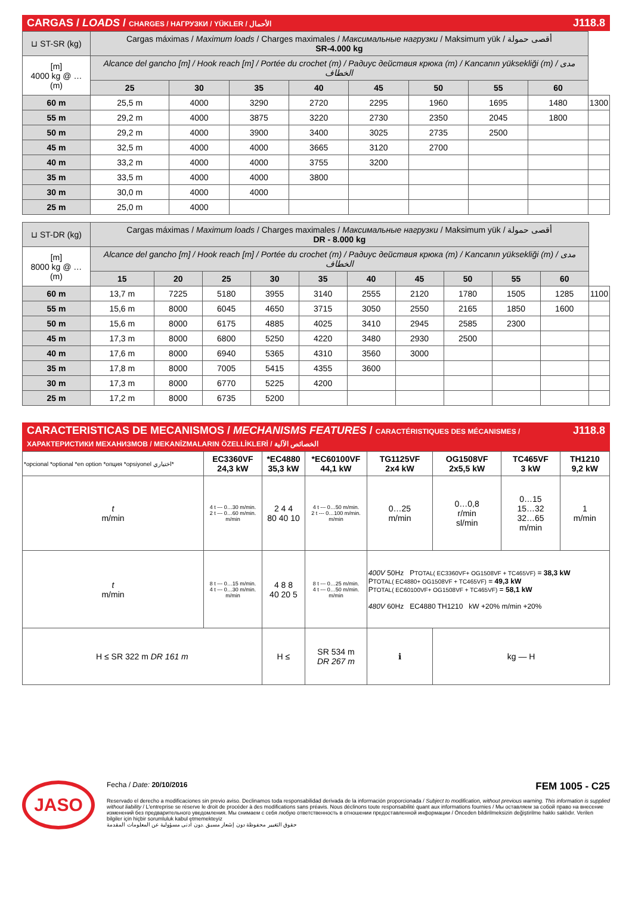CARGAS / LOADS / CHARGES / НАГРУЗКИ / YÜKLER / الأحمال J118.8
| ⊔ ST-SR (kg) | Cargas máximas / Maximum loads / Charges maximales / Максимальные нагрузки / Maksimum yük / أقصى حمولة SR-4.000 kg | | | | | | | | |
| [m] 4000 kg @ … (m) | Alcance del gancho [m] / Hook reach [m] / Portée du crochet (m) / Радиус действия крюка (m) / Kancanın yüksekliği (m) / مدى الخطاف | | | | | | | | |
| | 25 | 30 | 35 | 40 | 45 | 50 | 55 | 60 | |
| 60 m | 25,5 m | 4000 | 3290 | 2720 | 2295 | 1960 | 1695 | 1480 | 1300 |
| 55 m | 29,2 m | 4000 | 3875 | 3220 | 2730 | 2350 | 2045 | 1800 | |
| 50 m | 29,2 m | 4000 | 3900 | 3400 | 3025 | 2735 | 2500 | | |
| 45 m | 32,5 m | 4000 | 4000 | 3665 | 3120 | 2700 | | | |
| 40 m | 33,2 m | 4000 | 4000 | 3755 | 3200 | | | | |
| 35 m | 33,5 m | 4000 | 4000 | 3800 | | | | | |
| 30 m | 30,0 m | 4000 | 4000 | | | | | | |
| 25 m | 25,0 m | 4000 | | | | | | | |
| ⊔ ST-DR (kg) | Cargas máximas / Maximum loads / Charges maximales / Максимальные нагрузки / Maksimum yük / أقصى حمولة DR - 8.000 kg | | | | | | | | | | |
| [m] 8000 kg @ … (m) | Alcance del gancho [m] / Hook reach [m] / Portée du crochet (m) / Радиус действия крюка (m) / Kancanın yüksekliği (m) / مدى الخطاف | | | | | | | | | | |
| | 15 | 20 | 25 | 30 | 35 | 40 | 45 | 50 | 55 | 60 | |
| 60 m | 13,7 m | 7225 | 5180 | 3955 | 3140 | 2555 | 2120 | 1780 | 1505 | 1285 | 1100 |
| 55 m | 15,6 m | 8000 | 6045 | 4650 | 3715 | 3050 | 2550 | 2165 | 1850 | 1600 | |
| 50 m | 15,6 m | 8000 | 6175 | 4885 | 4025 | 3410 | 2945 | 2585 | 2300 | | |
| 45 m | 17,3 m | 8000 | 6800 | 5250 | 4220 | 3480 | 2930 | 2500 | | | |
| 40 m | 17,6 m | 8000 | 6940 | 5365 | 4310 | 3560 | 3000 | | | | |
| 35 m | 17,8 m | 8000 | 7005 | 5415 | 4355 | 3600 | | | | | |
| 30 m | 17,3 m | 8000 | 6770 | 5225 | 4200 | | | | | | |
| 25 m | 17,2 m | 8000 | 6735 | 5200 | | | | | | | |
CARACTERISTICAS DE MECANISMOS / MECHANISMS FEATURES / CARACTÉRISTIQUES DES MÉCANISMES / ХАРАКТЕРИСТИКИ МЕХАНИЗМОВ / MEKANİZMALARIN ÖZELLİKLERİ / الخصائص الآلية J118.8
| *opcional *optional *en option *опция *opsiyonel اختياري* | EC3360VF 24,3 kW | *EC4880 35,3 kW | *EC60100VF 44,1 kW | TG1125VF 2x4 kW | OG1508VF 2x5,5 kW | TC465VF 3 kW | TH1210 9,2 kW |
| t m/min | 4 t --- 0…30 m/min. 2 t --- 0…60 m/min. m/min | 2 4 4 80 40 10 | 4 t --- 0…50 m/min. 2 t --- 0…100 m/min. m/min | 0…25 m/min | 0…0,8 r/min sl/min | 0…15 15…32 32…65 m/min | 1 m/min |
| t m/min | 8 t --- 0…15 m/min. 4 t --- 0…30 m/min. m/min | 4 8 8 40 20 5 | 8 t --- 0…25 m/min. 4 t --- 0…50 m/min. m/min | 400V 50Hz P TOTAL( EC3360VF+ OG1508VF + TC465VF) = 38,3 kW P TOTAL( EC4880+ OG1508VF + TC465VF) = 49,3 kW P TOTAL( EC60100VF+ OG1508VF + TC465VF) = 58,1 kW 480V 60Hz EC4880 TH1210 kW +20% m/min +20% | | | |
| H ≤ SR 322 m DR 161 m | | H ≤ | SR 534 m DR 267 m | ℹ | kg — H | | |
JASO
Fecha / Date: 20/10/2016 FEM 1005 - C25
Reservado el derecho a modificaciones sin previo aviso. Declinamos toda responsabilidad derivada de la información proporcionada / Subject to modification, without previous warning. This information is supplied without liability / L'entreprise se réserve le droit de procéder à des modifications sans préavis. Nous déclinons toute responsabilité quant aux informations fournies / Мы оставляем за собой право на внесение изменений без предварительного уведомления. Мы снимаем с себя любую ответственность в отношении предоставленной информации / Önceden bildirilmeksizin değiştirilme hakkı saklıdır. Verilen bilgiler için hiçbir sorumluluk kabul etmemekteyiz
حقوق التغيير محفوظة دون إشعار مسبق .دون أدنى مسؤولية عن المعلومات المقدمة